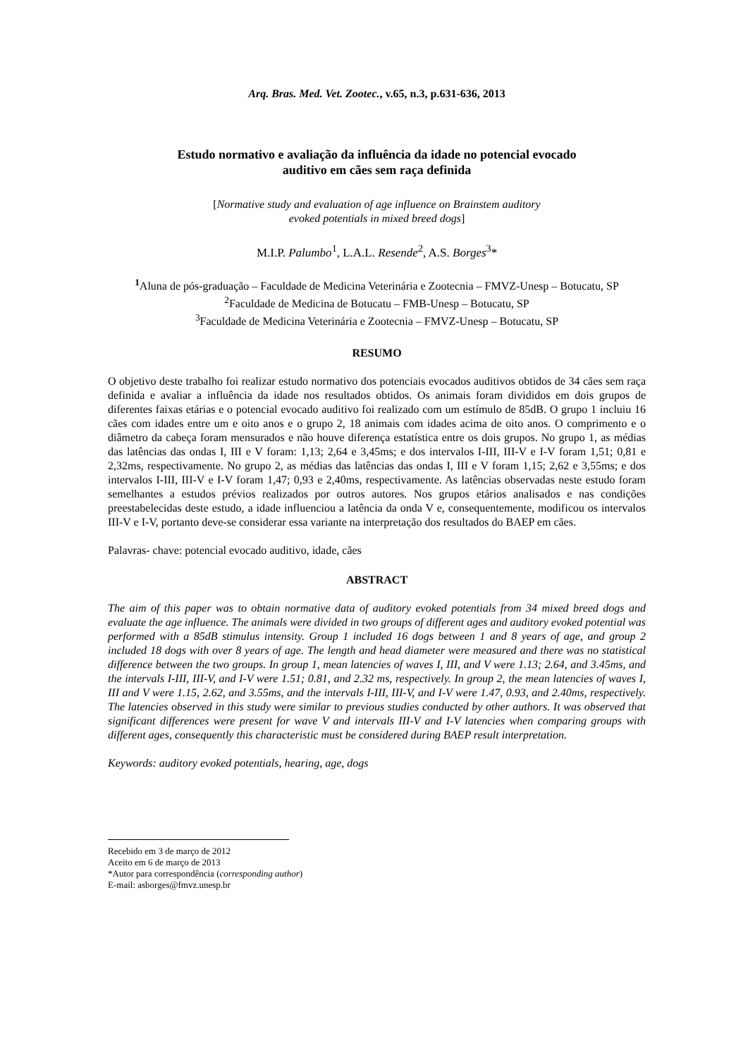Arq. Bras. Med. Vet. Zootec., v.65, n.3, p.631-636, 2013
Estudo normativo e avaliação da influência da idade no potencial evocado
auditivo em cães sem raça definida
[Normative study and evaluation of age influence on Brainstem auditory
evoked potentials in mixed breed dogs]
M.I.P. Palumbo<sup>1</sup>, L.A.L. Resende<sup>2</sup>, A.S. Borges<sup>3</sup>*
<sup>1</sup> Aluna de pós-graduação – Faculdade de Medicina Veterinária e Zootecnia – FMVZ-Unesp – Botucatu, SP
<sup>2</sup> Faculdade de Medicina de Botucatu – FMB-Unesp – Botucatu, SP
<sup>3</sup> Faculdade de Medicina Veterinária e Zootecnia – FMVZ-Unesp – Botucatu, SP
RESUMO
O objetivo deste trabalho foi realizar estudo normativo dos potenciais evocados auditivos obtidos de 34 cães sem raça definida e avaliar a influência da idade nos resultados obtidos. Os animais foram divididos em dois grupos de diferentes faixas etárias e o potencial evocado auditivo foi realizado com um estímulo de 85dB. O grupo 1 incluiu 16 cães com idades entre um e oito anos e o grupo 2, 18 animais com idades acima de oito anos. O comprimento e o diâmetro da cabeça foram mensurados e não houve diferença estatística entre os dois grupos. No grupo 1, as médias das latências das ondas I, III e V foram: 1,13; 2,64 e 3,45ms; e dos intervalos I-III, III-V e I-V foram 1,51; 0,81 e 2,32ms, respectivamente. No grupo 2, as médias das latências das ondas I, III e V foram 1,15; 2,62 e 3,55ms; e dos intervalos I-III, III-V e I-V foram 1,47; 0,93 e 2,40ms, respectivamente. As latências observadas neste estudo foram semelhantes a estudos prévios realizados por outros autores. Nos grupos etários analisados e nas condições preestabelecidas deste estudo, a idade influenciou a latência da onda V e, consequentemente, modificou os intervalos III-V e I-V, portanto deve-se considerar essa variante na interpretação dos resultados do BAEP em cães.
Palavras- chave: potencial evocado auditivo, idade, cães
ABSTRACT
The aim of this paper was to obtain normative data of auditory evoked potentials from 34 mixed breed dogs and evaluate the age influence. The animals were divided in two groups of different ages and auditory evoked potential was performed with a 85dB stimulus intensity. Group 1 included 16 dogs between 1 and 8 years of age, and group 2 included 18 dogs with over 8 years of age. The length and head diameter were measured and there was no statistical difference between the two groups. In group 1, mean latencies of waves I, III, and V were 1.13; 2.64, and 3.45ms, and the intervals I-III, III-V, and I-V were 1.51; 0.81, and 2.32 ms, respectively. In group 2, the mean latencies of waves I, III and V were 1.15, 2.62, and 3.55ms, and the intervals I-III, III-V, and I-V were 1.47, 0.93, and 2.40ms, respectively. The latencies observed in this study were similar to previous studies conducted by other authors. It was observed that significant differences were present for wave V and intervals III-V and I-V latencies when comparing groups with different ages, consequently this characteristic must be considered during BAEP result interpretation.
Keywords: auditory evoked potentials, hearing, age, dogs
Recebido em 3 de março de 2012
Aceito em 6 de março de 2013
*Autor para correspondência (corresponding author)
E-mail: asborges@fmvz.unesp.br